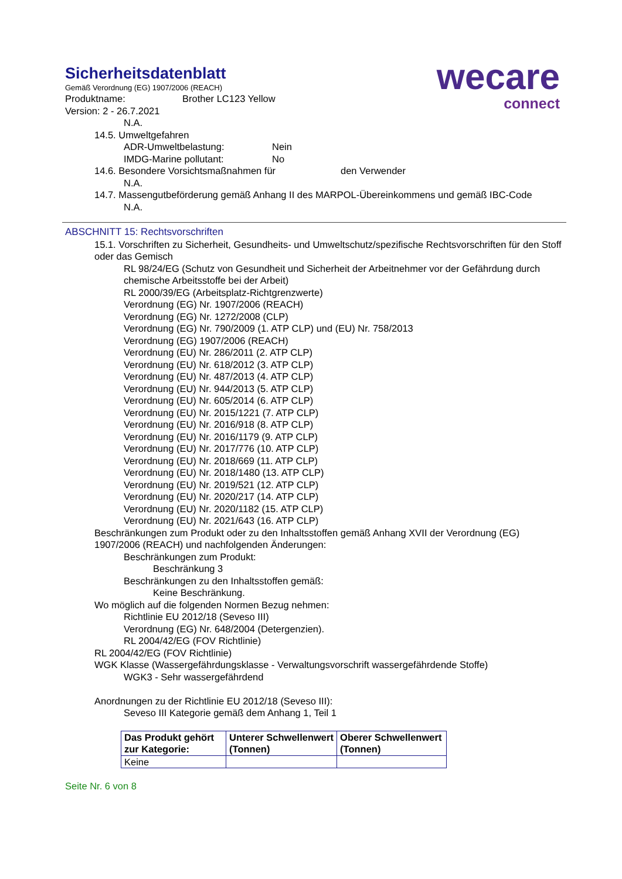wecare
connect
Sicherheitsdatenblatt
Gemäß Verordnung (EG) 1907/2006 (REACH)
Produktname: Brother LC123 Yellow
Version: 2 - 26.7.2021
N.A.
14.5. Umweltgefahren
ADR-Umweltbelastung: Nein
IMDG-Marine pollutant: No
14.6. Besondere Vorsichtsmaßnahmen für den Verwender
N.A.
14.7. Massengutbeförderung gemäß Anhang II des MARPOL-Übereinkommens und gemäß IBC-Code
N.A.
ABSCHNITT 15: Rechtsvorschriften
15.1. Vorschriften zu Sicherheit, Gesundheits- und Umweltschutz/spezifische Rechtsvorschriften für den Stoff oder das Gemisch
RL 98/24/EG (Schutz von Gesundheit und Sicherheit der Arbeitnehmer vor der Gefährdung durch chemische Arbeitsstoffe bei der Arbeit)
RL 2000/39/EG (Arbeitsplatz-Richtgrenzwerte)
Verordnung (EG) Nr. 1907/2006 (REACH)
Verordnung (EG) Nr. 1272/2008 (CLP)
Verordnung (EG) Nr. 790/2009 (1. ATP CLP) und (EU) Nr. 758/2013
Verordnung (EG) 1907/2006 (REACH)
Verordnung (EU) Nr. 286/2011 (2. ATP CLP)
Verordnung (EU) Nr. 618/2012 (3. ATP CLP)
Verordnung (EU) Nr. 487/2013 (4. ATP CLP)
Verordnung (EU) Nr. 944/2013 (5. ATP CLP)
Verordnung (EU) Nr. 605/2014 (6. ATP CLP)
Verordnung (EU) Nr. 2015/1221 (7. ATP CLP)
Verordnung (EU) Nr. 2016/918 (8. ATP CLP)
Verordnung (EU) Nr. 2016/1179 (9. ATP CLP)
Verordnung (EU) Nr. 2017/776 (10. ATP CLP)
Verordnung (EU) Nr. 2018/669 (11. ATP CLP)
Verordnung (EU) Nr. 2018/1480 (13. ATP CLP)
Verordnung (EU) Nr. 2019/521 (12. ATP CLP)
Verordnung (EU) Nr. 2020/217 (14. ATP CLP)
Verordnung (EU) Nr. 2020/1182 (15. ATP CLP)
Verordnung (EU) Nr. 2021/643 (16. ATP CLP)
Beschränkungen zum Produkt oder zu den Inhaltsstoffen gemäß Anhang XVII der Verordnung (EG) 1907/2006 (REACH) und nachfolgenden Änderungen:
Beschränkungen zum Produkt:
Beschränkung 3
Beschränkungen zu den Inhaltsstoffen gemäß:
Keine Beschränkung.
Wo möglich auf die folgenden Normen Bezug nehmen:
Richtlinie EU 2012/18 (Seveso III)
Verordnung (EG) Nr. 648/2004 (Detergenzien).
RL 2004/42/EG (FOV Richtlinie)
RL 2004/42/EG (FOV Richtlinie)
WGK Klasse (Wassergefährdungsklasse - Verwaltungsvorschrift wassergefährdende Stoffe)
WGK3 - Sehr wassergefährdend
Anordnungen zu der Richtlinie EU 2012/18 (Seveso III):
Seveso III Kategorie gemäß dem Anhang 1, Teil 1
| Das Produkt gehört zur Kategorie: | Unterer Schwellenwert (Tonnen) | Oberer Schwellenwert (Tonnen) |
| --- | --- | --- |
| Keine | | |
Seite Nr. 6 von 8